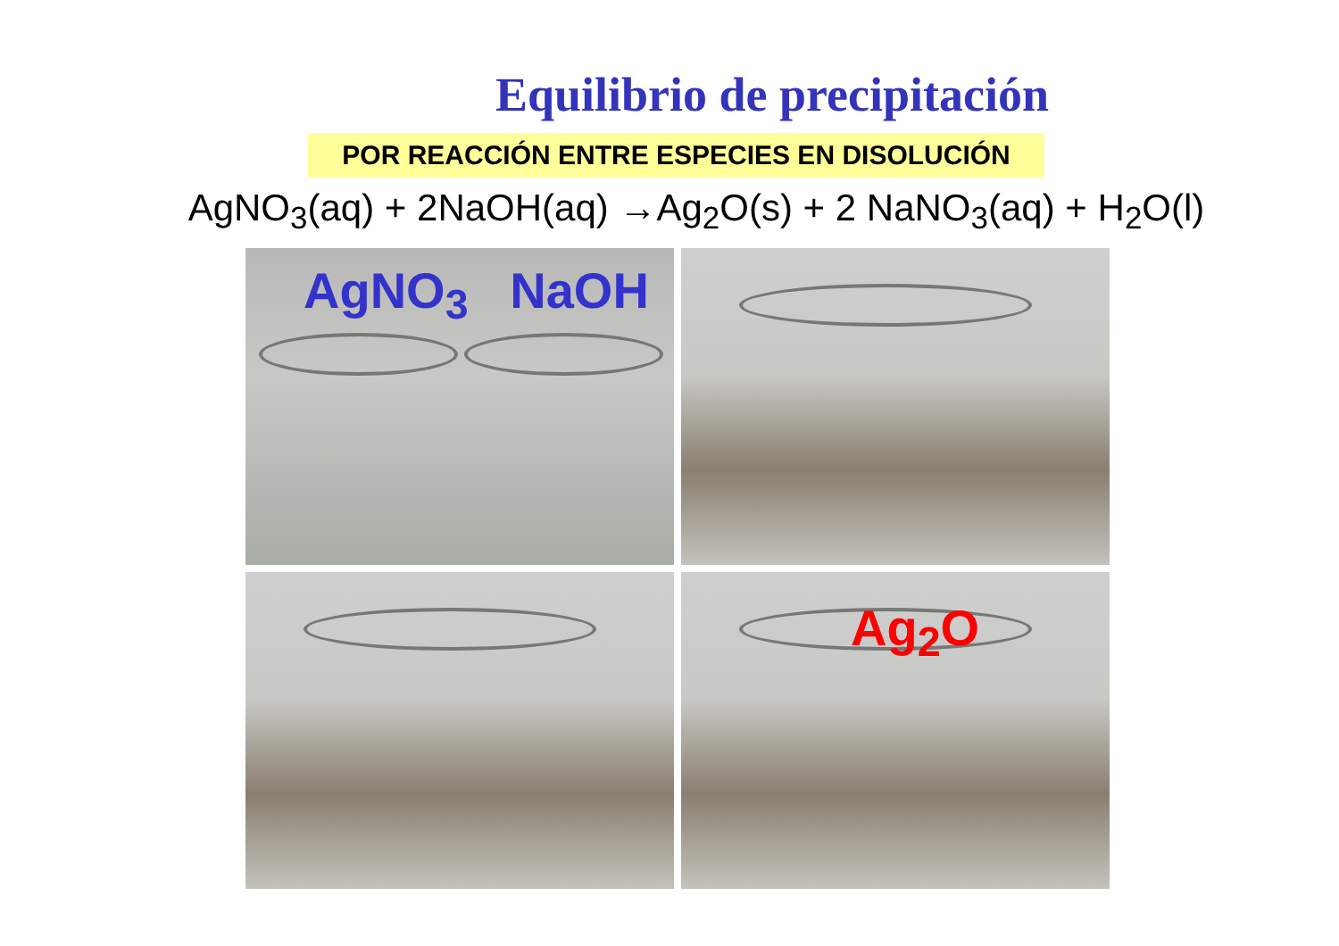Equilibrio de precipitación
POR REACCIÓN ENTRE ESPECIES EN DISOLUCIÓN
AgNO<sub>3</sub>(aq) + 2NaOH(aq) →Ag<sub>2</sub>O(s) + 2 NaNO<sub>3</sub>(aq) + H<sub>2</sub>O(l)
AgNO<sub>3</sub> NaOH
Ag<sub>2</sub>O